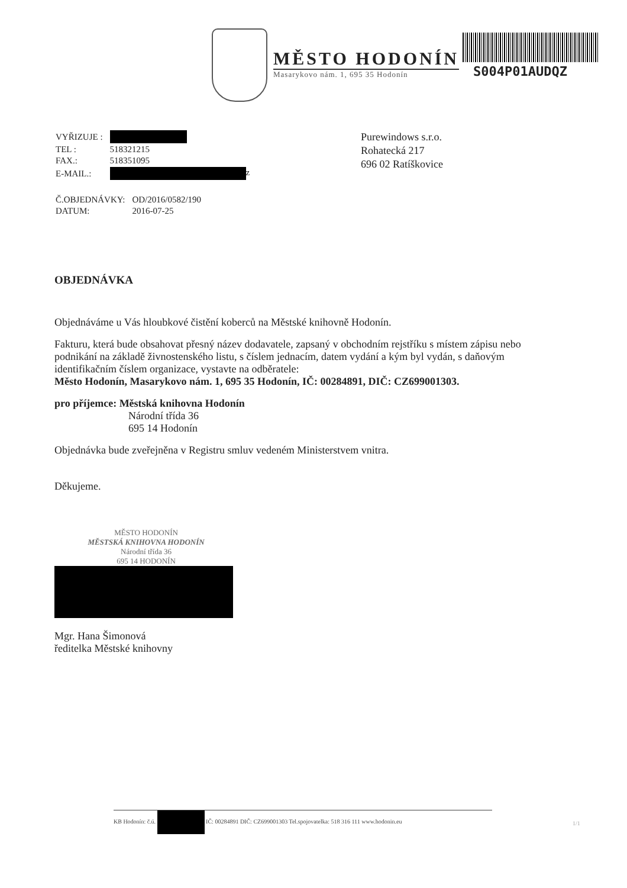MĚSTO HODONÍN
Masarykovo nám. 1, 695 35 Hodonín
S004P01AUDQZ
Purewindows s.r.o.
Rohatecká 217
696 02 Ratíškovice
| VYŘIZUJE : | |
| TEL : | 518321215 |
| FAX.: | 518351095 |
| E-MAIL.: | z |
| Č.OBJEDNÁVKY: | OD/2016/0582/190 |
| DATUM: | 2016-07-25 |
OBJEDNÁVKA
Objednáváme u Vás hloubkové čistění koberců na Městské knihovně Hodonín.
Fakturu, která bude obsahovat přesný název dodavatele, zapsaný v obchodním rejstříku s místem zápisu nebo podnikání na základě živnostenského listu, s číslem jednacím, datem vydání a kým byl vydán, s daňovým identifikačním číslem organizace, vystavte na odběratele:
Město Hodonín, Masarykovo nám. 1, 695 35 Hodonín, IČ: 00284891, DIČ: CZ699001303.
pro příjemce: Městská knihovna Hodonín
Národní třída 36
695 14 Hodonín
Objednávka bude zveřejněna v Registru smluv vedeném Ministerstvem vnitra.
Děkujeme.
MĚSTO HODONÍN
MĚSTSKÁ KNIHOVNA HODONÍN
Národní třída 36
695 14 HODONÍN
Mgr. Hana Šimonová
ředitelka Městské knihovny
KB Hodonín: č.ú. IČ: 00284891 DIČ: CZ699001303 Tel.spojovatelka: 518 316 111 www.hodonin.eu
1/1